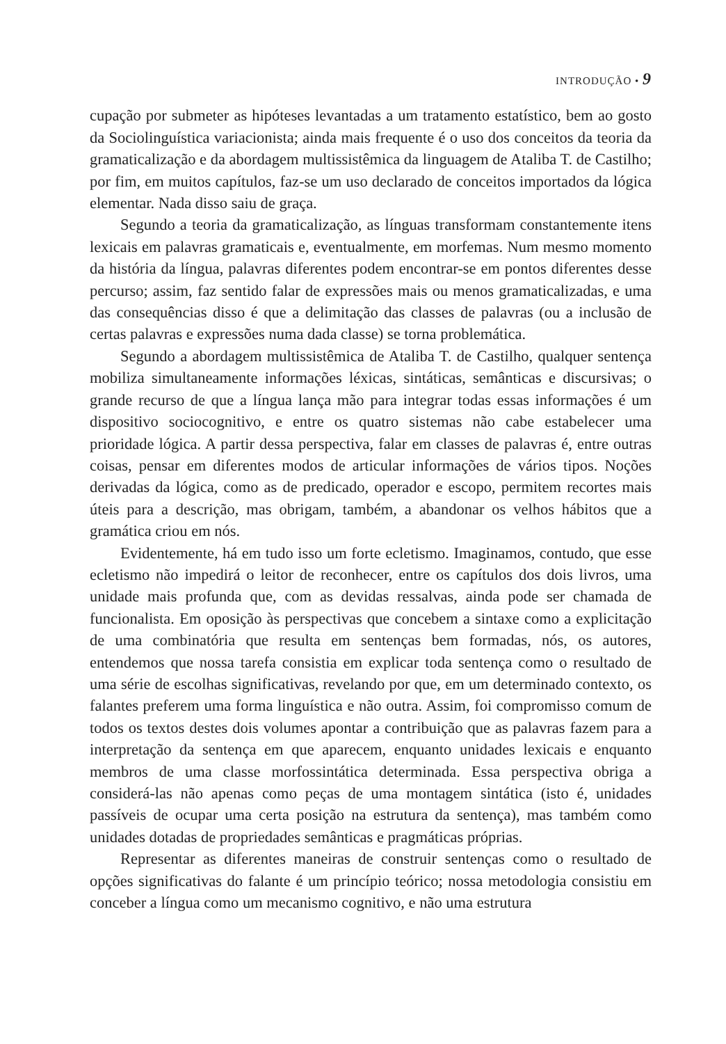INTRODUÇÃO • 9
cupação por submeter as hipóteses levantadas a um tratamento estatístico, bem ao gosto da Sociolinguística variacionista; ainda mais frequente é o uso dos conceitos da teoria da gramaticalização e da abordagem multissistêmica da linguagem de Ataliba T. de Castilho; por fim, em muitos capítulos, faz-se um uso declarado de conceitos importados da lógica elementar. Nada disso saiu de graça.
Segundo a teoria da gramaticalização, as línguas transformam constantemente itens lexicais em palavras gramaticais e, eventualmente, em morfemas. Num mesmo momento da história da língua, palavras diferentes podem encontrar-se em pontos diferentes desse percurso; assim, faz sentido falar de expressões mais ou menos gramaticalizadas, e uma das consequências disso é que a delimitação das classes de palavras (ou a inclusão de certas palavras e expressões numa dada classe) se torna problemática.
Segundo a abordagem multissistêmica de Ataliba T. de Castilho, qualquer sentença mobiliza simultaneamente informações léxicas, sintáticas, semânticas e discursivas; o grande recurso de que a língua lança mão para integrar todas essas informações é um dispositivo sociocognitivo, e entre os quatro sistemas não cabe estabelecer uma prioridade lógica. A partir dessa perspectiva, falar em classes de palavras é, entre outras coisas, pensar em diferentes modos de articular informações de vários tipos. Noções derivadas da lógica, como as de predicado, operador e escopo, permitem recortes mais úteis para a descrição, mas obrigam, também, a abandonar os velhos hábitos que a gramática criou em nós.
Evidentemente, há em tudo isso um forte ecletismo. Imaginamos, contudo, que esse ecletismo não impedirá o leitor de reconhecer, entre os capítulos dos dois livros, uma unidade mais profunda que, com as devidas ressalvas, ainda pode ser chamada de funcionalista. Em oposição às perspectivas que concebem a sintaxe como a explicitação de uma combinatória que resulta em sentenças bem formadas, nós, os autores, entendemos que nossa tarefa consistia em explicar toda sentença como o resultado de uma série de escolhas significativas, revelando por que, em um determinado contexto, os falantes preferem uma forma linguística e não outra. Assim, foi compromisso comum de todos os textos destes dois volumes apontar a contribuição que as palavras fazem para a interpretação da sentença em que aparecem, enquanto unidades lexicais e enquanto membros de uma classe morfossintática determinada. Essa perspectiva obriga a considerá-las não apenas como peças de uma montagem sintática (isto é, unidades passíveis de ocupar uma certa posição na estrutura da sentença), mas também como unidades dotadas de propriedades semânticas e pragmáticas próprias.
Representar as diferentes maneiras de construir sentenças como o resultado de opções significativas do falante é um princípio teórico; nossa metodologia consistiu em conceber a língua como um mecanismo cognitivo, e não uma estrutura